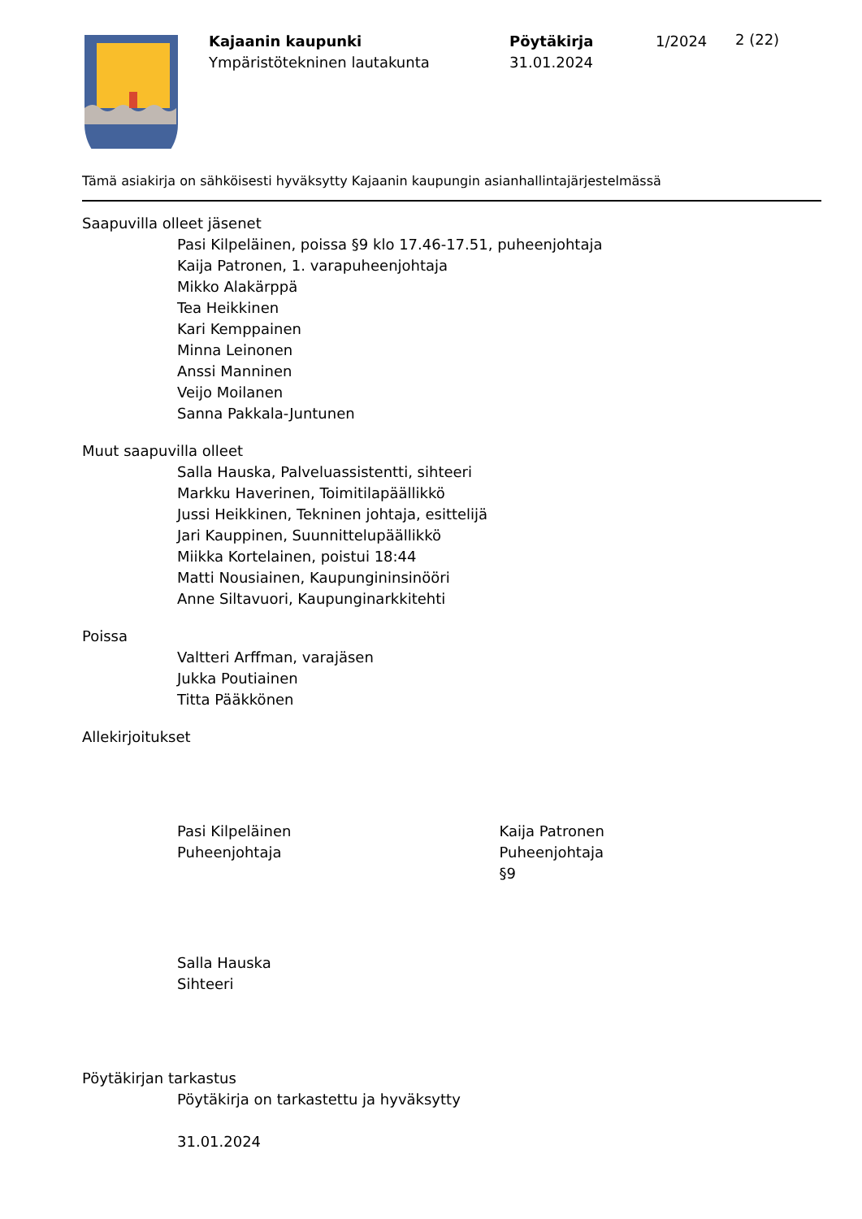Kajaanin kaupunki
Ympäristötekninen lautakunta
Pöytäkirja
31.01.2024
1/2024
2 (22)
Tämä asiakirja on sähköisesti hyväksytty Kajaanin kaupungin asianhallintajärjestelmässä
Saapuvilla olleet jäsenet
Pasi Kilpeläinen, poissa §9 klo 17.46-17.51, puheenjohtaja
Kaija Patronen, 1. varapuheenjohtaja
Mikko Alakärppä
Tea Heikkinen
Kari Kemppainen
Minna Leinonen
Anssi Manninen
Veijo Moilanen
Sanna Pakkala-Juntunen
Muut saapuvilla olleet
Salla Hauska, Palveluassistentti, sihteeri
Markku Haverinen, Toimitilapäällikkö
Jussi Heikkinen, Tekninen johtaja, esittelijä
Jari Kauppinen, Suunnittelupäällikkö
Miikka Kortelainen, poistui 18:44
Matti Nousiainen, Kaupungininsinööri
Anne Siltavuori, Kaupunginarkkitehti
Poissa
Valtteri Arffman, varajäsen
Jukka Poutiainen
Titta Pääkkönen
Allekirjoitukset
Pasi Kilpeläinen
Puheenjohtaja
Kaija Patronen
Puheenjohtaja
§9
Salla Hauska
Sihteeri
Pöytäkirjan tarkastus
Pöytäkirja on tarkastettu ja hyväksytty
31.01.2024